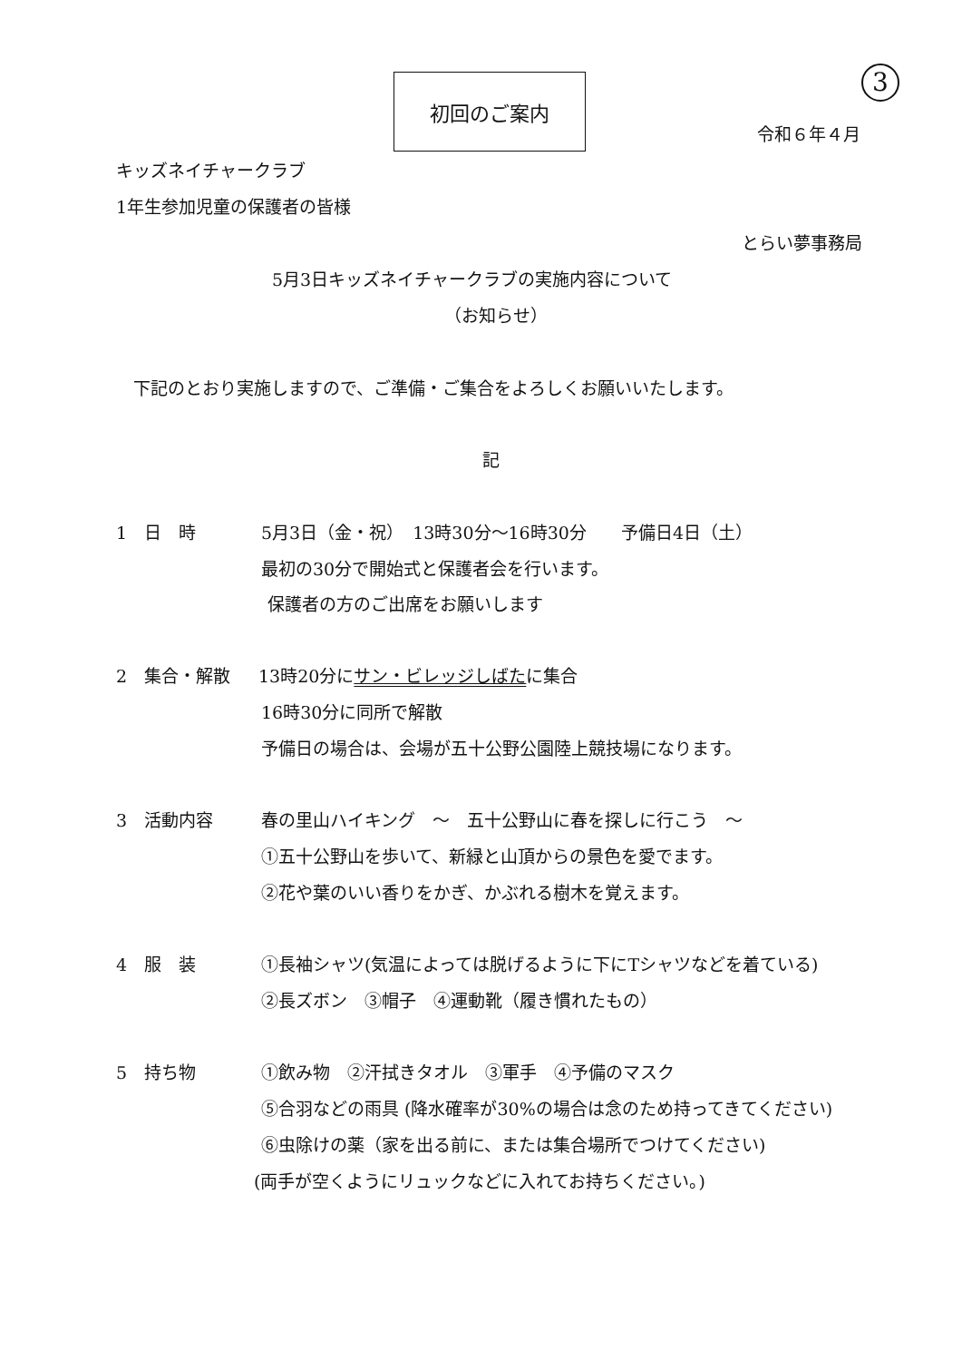初回のご案内 3
令和６年４月
キッズネイチャークラブ
1年生参加児童の保護者の皆様
とらい夢事務局
5月3日キッズネイチャークラブの実施内容について
（お知らせ）
　下記のとおり実施しますので、ご準備・ご集合をよろしくお願いいたします。
記
1　日　時 5月3日（金・祝）　13時30分〜16時30分　　予備日4日（土）
最初の30分で開始式と保護者会を行います。
保護者の方のご出席をお願いします
2　集合・解散 13時20分にサン・ビレッジしばたに集合
16時30分に同所で解散
予備日の場合は、会場が五十公野公園陸上競技場になります。
3　活動内容 春の里山ハイキング　〜　五十公野山に春を探しに行こう　〜
①五十公野山を歩いて、新緑と山頂からの景色を愛でます。
②花や葉のいい香りをかぎ、かぶれる樹木を覚えます。
4　服　装 ①長袖シャツ(気温によっては脱げるように下にTシャツなどを着ている)
②長ズボン　③帽子　④運動靴（履き慣れたもの）
5　持ち物 ①飲み物　②汗拭きタオル　③軍手　④予備のマスク
⑤合羽などの雨具 (降水確率が30%の場合は念のため持ってきてください)
⑥虫除けの薬（家を出る前に、または集合場所でつけてください)
(両手が空くようにリュックなどに入れてお持ちください。)